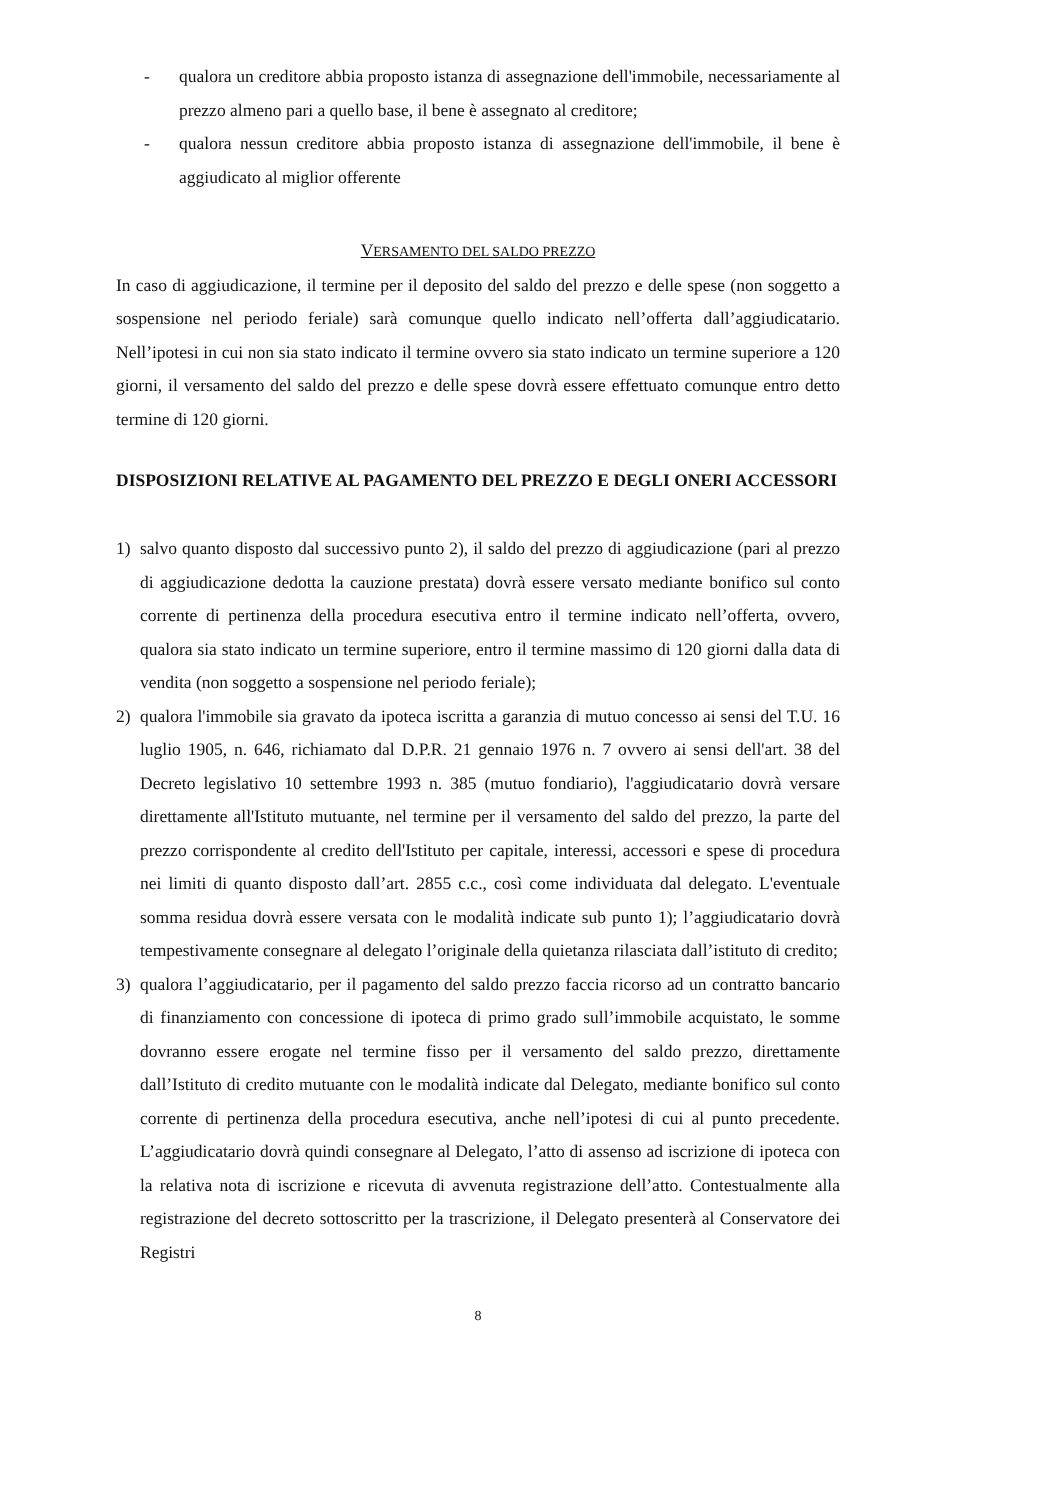- qualora un creditore abbia proposto istanza di assegnazione dell'immobile, necessariamente al prezzo almeno pari a quello base, il bene è assegnato al creditore;
- qualora nessun creditore abbia proposto istanza di assegnazione dell'immobile, il bene è aggiudicato al miglior offerente
VERSAMENTO DEL SALDO PREZZO
In caso di aggiudicazione, il termine per il deposito del saldo del prezzo e delle spese (non soggetto a sospensione nel periodo feriale) sarà comunque quello indicato nell’offerta dall’aggiudicatario. Nell’ipotesi in cui non sia stato indicato il termine ovvero sia stato indicato un termine superiore a 120 giorni, il versamento del saldo del prezzo e delle spese dovrà essere effettuato comunque entro detto termine di 120 giorni.
DISPOSIZIONI RELATIVE AL PAGAMENTO DEL PREZZO E DEGLI ONERI ACCESSORI
1) salvo quanto disposto dal successivo punto 2), il saldo del prezzo di aggiudicazione (pari al prezzo di aggiudicazione dedotta la cauzione prestata) dovrà essere versato mediante bonifico sul conto corrente di pertinenza della procedura esecutiva entro il termine indicato nell’offerta, ovvero, qualora sia stato indicato un termine superiore, entro il termine massimo di 120 giorni dalla data di vendita (non soggetto a sospensione nel periodo feriale);
2) qualora l'immobile sia gravato da ipoteca iscritta a garanzia di mutuo concesso ai sensi del T.U. 16 luglio 1905, n. 646, richiamato dal D.P.R. 21 gennaio 1976 n. 7 ovvero ai sensi dell'art. 38 del Decreto legislativo 10 settembre 1993 n. 385 (mutuo fondiario), l'aggiudicatario dovrà versare direttamente all'Istituto mutuante, nel termine per il versamento del saldo del prezzo, la parte del prezzo corrispondente al credito dell'Istituto per capitale, interessi, accessori e spese di procedura nei limiti di quanto disposto dall’art. 2855 c.c., così come individuata dal delegato. L'eventuale somma residua dovrà essere versata con le modalità indicate sub punto 1); l’aggiudicatario dovrà tempestivamente consegnare al delegato l’originale della quietanza rilasciata dall’istituto di credito;
3) qualora l’aggiudicatario, per il pagamento del saldo prezzo faccia ricorso ad un contratto bancario di finanziamento con concessione di ipoteca di primo grado sull’immobile acquistato, le somme dovranno essere erogate nel termine fisso per il versamento del saldo prezzo, direttamente dall’Istituto di credito mutuante con le modalità indicate dal Delegato, mediante bonifico sul conto corrente di pertinenza della procedura esecutiva, anche nell’ipotesi di cui al punto precedente. L’aggiudicatario dovrà quindi consegnare al Delegato, l’atto di assenso ad iscrizione di ipoteca con la relativa nota di iscrizione e ricevuta di avvenuta registrazione dell’atto. Contestualmente alla registrazione del decreto sottoscritto per la trascrizione, il Delegato presenterà al Conservatore dei Registri
8